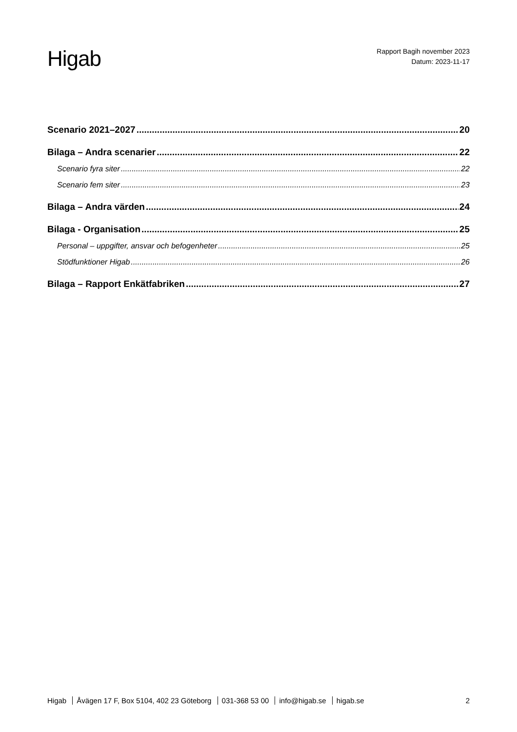Higab
Rapport Bagih november 2023
Datum: 2023-11-17
Scenario 2021–2027 20
Bilaga – Andra scenarier 22
Scenario fyra siter 22
Scenario fem siter 23
Bilaga – Andra värden 24
Bilaga - Organisation 25
Personal – uppgifter, ansvar och befogenheter 25
Stödfunktioner Higab 26
Bilaga – Rapport Enkätfabriken 27
Higab Åvägen 17 F, Box 5104, 402 23 Göteborg 031-368 53 00 info@higab.se higab.se
2